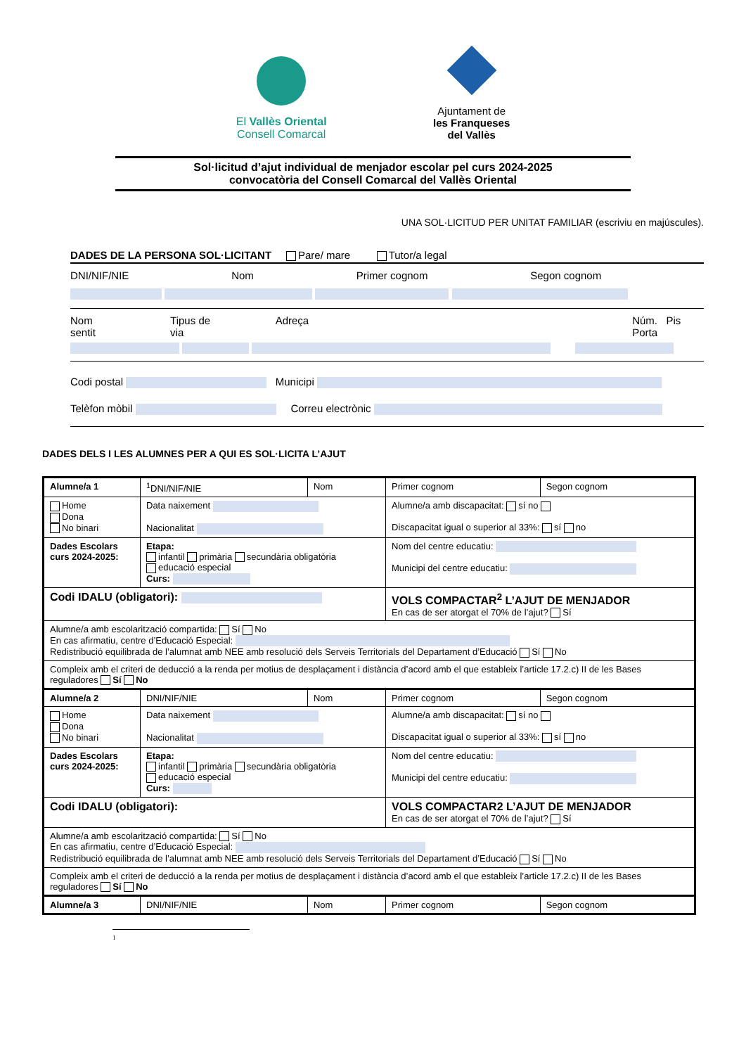El Vallès Oriental
Consell Comarcal
Ajuntament de
les Franqueses
del Vallès
Sol·licitud d’ajut individual de menjador escolar pel curs 2024-2025
convocatòria del Consell Comarcal del Vallès Oriental
UNA SOL·LICITUD PER UNITAT FAMILIAR (escriviu en majúscules).
DADES DE LA PERSONA SOL·LICITANT Pare/ mare Tutor/a legal
DNI/NIF/NIE Nom Primer cognom Segon cognom
Nom sentit Tipus de via Adreça Núm. Pis Porta
Codi postal Municipi
Telèfon mòbil Correu electrònic
DADES DELS I LES ALUMNES PER A QUI ES SOL·LICITA L’AJUT
| Alumne/a 1 | <sup>1</sup> DNI/NIF/NIE | Nom | Primer cognom | Segon cognom |
| Home Dona No binari | Data naixement Nacionalitat | | Alumne/a amb discapacitat: sí no Discapacitat igual o superior al 33%: sí no | |
| Dades Escolars curs 2024-2025: | Etapa: infantil primària secundària obligatòria educació especial Curs: | | Nom del centre educatiu: Municipi del centre educatiu: | |
| Codi IDALU (obligatori): | | | VOLS COMPACTAR<sup>2</sup> L’AJUT DE MENJADOR En cas de ser atorgat el 70% de l’ajut? Sí | |
| Alumne/a amb escolarització compartida: Sí No En cas afirmatiu, centre d’Educació Especial: Redistribució equilibrada de l’alumnat amb NEE amb resolució dels Serveis Territorials del Departament d’Educació Sí No | | | | |
| Compleix amb el criteri de deducció a la renda per motius de desplaçament i distància d’acord amb el que estableix l’article 17.2.c) II de les Bases reguladores Sí No | | | | |
| Alumne/a 2 | DNI/NIF/NIE | Nom | Primer cognom | Segon cognom |
| Home Dona No binari | Data naixement Nacionalitat | | Alumne/a amb discapacitat: sí no Discapacitat igual o superior al 33%: sí no | |
| Dades Escolars curs 2024-2025: | Etapa: infantil primària secundària obligatòria educació especial Curs: | | Nom del centre educatiu: Municipi del centre educatiu: | |
| Codi IDALU (obligatori): | | | VOLS COMPACTAR2 L’AJUT DE MENJADOR En cas de ser atorgat el 70% de l’ajut? Sí | |
| Alumne/a amb escolarització compartida: Sí No En cas afirmatiu, centre d’Educació Especial: Redistribució equilibrada de l’alumnat amb NEE amb resolució dels Serveis Territorials del Departament d’Educació Sí No | | | | |
| Compleix amb el criteri de deducció a la renda per motius de desplaçament i distància d’acord amb el que estableix l’article 17.2.c) II de les Bases reguladores Sí No | | | | |
| Alumne/a 3 | DNI/NIF/NIE | Nom | Primer cognom | Segon cognom |
1